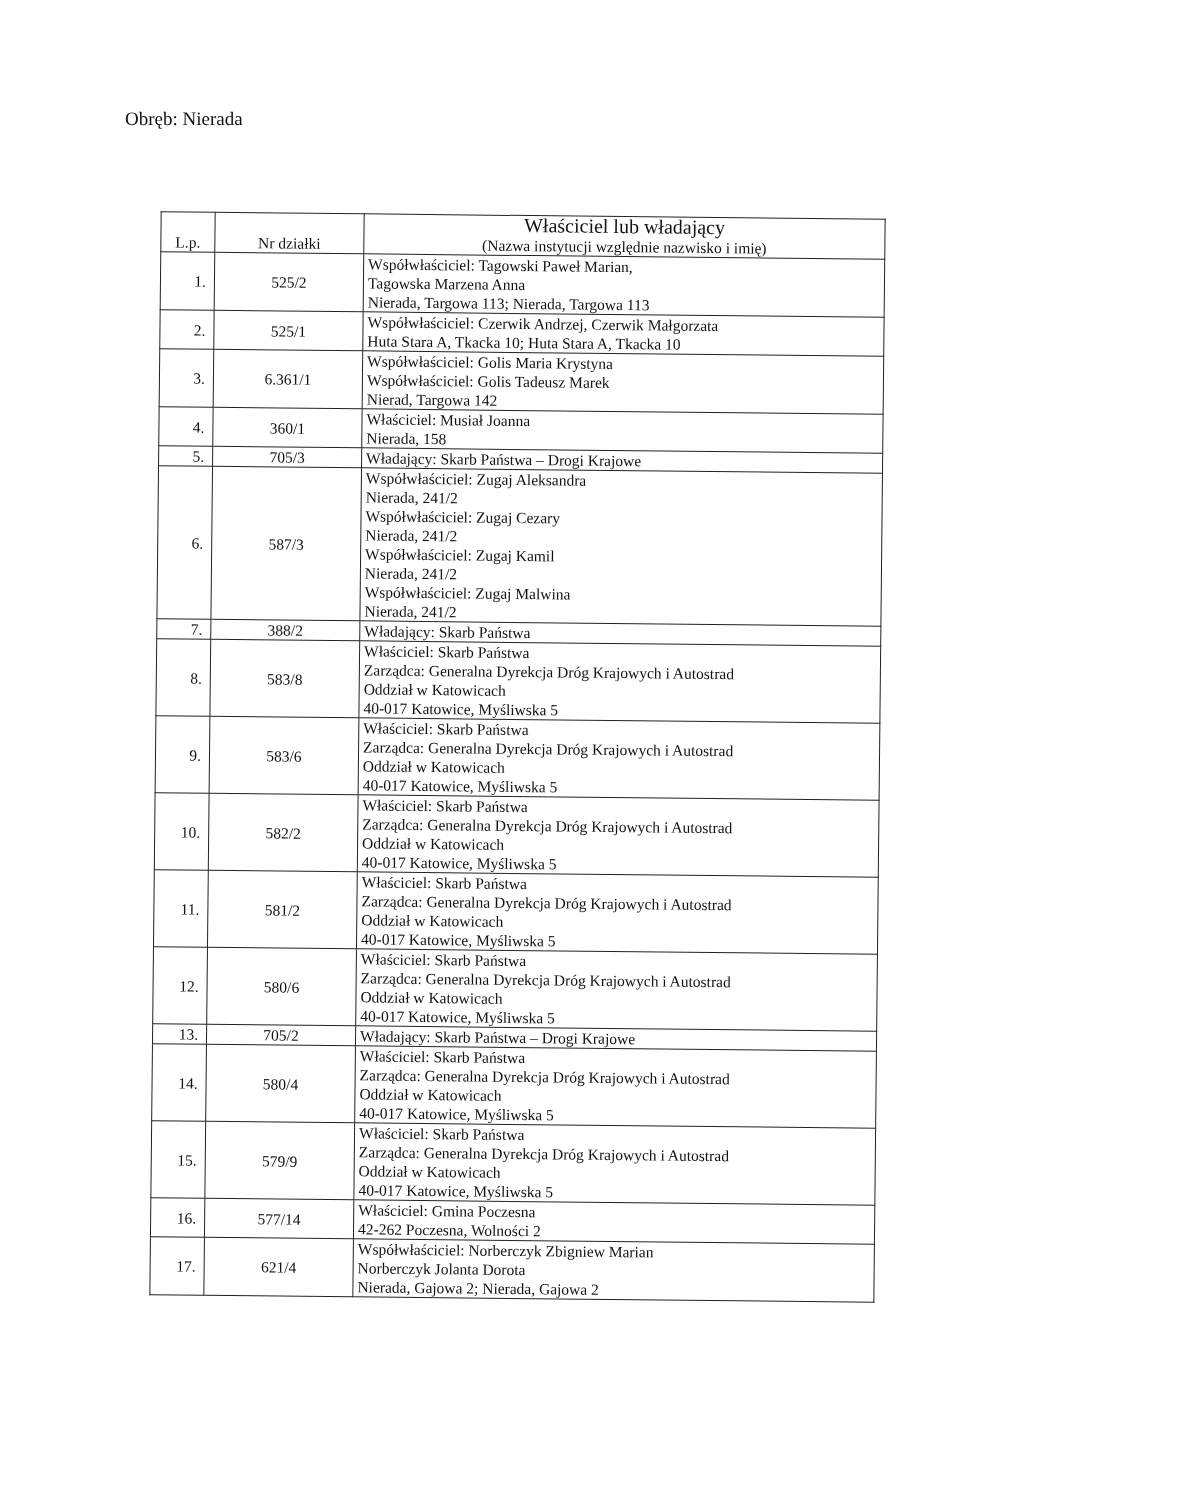Obręb: Nierada
| L.p. | Nr działki | Właściciel lub władający (Nazwa instytucji względnie nazwisko i imię) |
| --- | --- | --- |
| 1. | 525/2 | Współwłaściciel: Tagowski Paweł Marian, Tagowska Marzena Anna Nierada, Targowa 113; Nierada, Targowa 113 |
| 2. | 525/1 | Współwłaściciel: Czerwik Andrzej, Czerwik Małgorzata Huta Stara A, Tkacka 10; Huta Stara A, Tkacka 10 |
| 3. | 6.361/1 | Współwłaściciel: Golis Maria Krystyna Współwłaściciel: Golis Tadeusz Marek Nierad, Targowa 142 |
| 4. | 360/1 | Właściciel: Musiał Joanna Nierada, 158 |
| 5. | 705/3 | Władający: Skarb Państwa – Drogi Krajowe |
| 6. | 587/3 | Współwłaściciel: Zugaj Aleksandra Nierada, 241/2 Współwłaściciel: Zugaj Cezary Nierada, 241/2 Współwłaściciel: Zugaj Kamil Nierada, 241/2 Współwłaściciel: Zugaj Malwina Nierada, 241/2 |
| 7. | 388/2 | Władający: Skarb Państwa |
| 8. | 583/8 | Właściciel: Skarb Państwa Zarządca: Generalna Dyrekcja Dróg Krajowych i Autostrad Oddział w Katowicach 40-017 Katowice, Myśliwska 5 |
| 9. | 583/6 | Właściciel: Skarb Państwa Zarządca: Generalna Dyrekcja Dróg Krajowych i Autostrad Oddział w Katowicach 40-017 Katowice, Myśliwska 5 |
| 10. | 582/2 | Właściciel: Skarb Państwa Zarządca: Generalna Dyrekcja Dróg Krajowych i Autostrad Oddział w Katowicach 40-017 Katowice, Myśliwska 5 |
| 11. | 581/2 | Właściciel: Skarb Państwa Zarządca: Generalna Dyrekcja Dróg Krajowych i Autostrad Oddział w Katowicach 40-017 Katowice, Myśliwska 5 |
| 12. | 580/6 | Właściciel: Skarb Państwa Zarządca: Generalna Dyrekcja Dróg Krajowych i Autostrad Oddział w Katowicach 40-017 Katowice, Myśliwska 5 |
| 13. | 705/2 | Władający: Skarb Państwa – Drogi Krajowe |
| 14. | 580/4 | Właściciel: Skarb Państwa Zarządca: Generalna Dyrekcja Dróg Krajowych i Autostrad Oddział w Katowicach 40-017 Katowice, Myśliwska 5 |
| 15. | 579/9 | Właściciel: Skarb Państwa Zarządca: Generalna Dyrekcja Dróg Krajowych i Autostrad Oddział w Katowicach 40-017 Katowice, Myśliwska 5 |
| 16. | 577/14 | Właściciel: Gmina Poczesna 42-262 Poczesna, Wolności 2 |
| 17. | 621/4 | Współwłaściciel: Norberczyk Zbigniew Marian Norberczyk Jolanta Dorota Nierada, Gajowa 2; Nierada, Gajowa 2 |